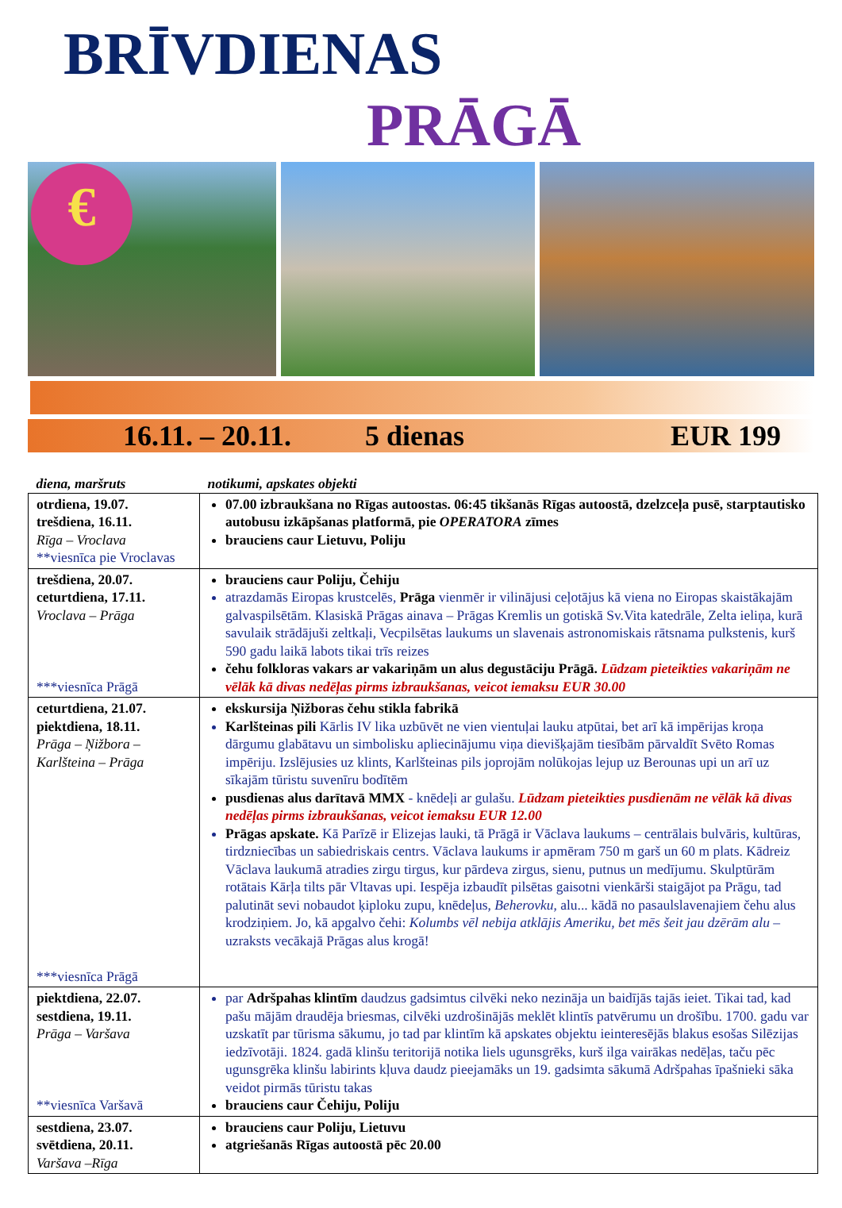BRĪVDIENAS
PRĀGĀ
€
16.11. – 20.11. 5 dienas EUR 199
| diena, maršruts | notikumi, apskates objekti |
| --- | --- |
| otrdiena, 19.07. trešdiena, 16.11. Rīga – Vroclava **viesnīca pie Vroclavas | 07.00 izbraukšana no Rīgas autoostas. 06:45 tikšanās Rīgas autoostā, dzelzceļa pusē, starptautisko autobusu izkāpšanas platformā, pie OPERATORA zīmes brauciens caur Lietuvu, Poliju |
| trešdiena, 20.07. ceturtdiena, 17.11. Vroclava – Prāga ***viesnīca Prāgā | brauciens caur Poliju, Čehiju atrazdamās Eiropas krustcelēs, Prāga vienmēr ir vilinājusi ceļotājus kā viena no Eiropas skaistākajām galvaspilsētām. Klasiskā Prāgas ainava – Prāgas Kremlis un gotiskā Sv.Vita katedrāle, Zelta ieliņa, kurā savulaik strādājuši zeltkaļi, Vecpilsētas laukums un slavenais astronomiskais rātsnama pulkstenis, kurš 590 gadu laikā labots tikai trīs reizes čehu folkloras vakars ar vakariņām un alus degustāciju Prāgā. Lūdzam pieteikties vakariņām ne vēlāk kā divas nedēļas pirms izbraukšanas, veicot iemaksu EUR 30.00 |
| ceturtdiena, 21.07. piektdiena, 18.11. Prāga – Ņižbora – Karlšteina – Prāga ***viesnīca Prāgā | ekskursija Ņižboras čehu stikla fabrikā Karlšteinas pili Kārlis IV lika uzbūvēt ne vien vientuļai lauku atpūtai, bet arī kā impērijas kroņa dārgumu glabātavu un simbolisku apliecinājumu viņa dievišķajām tiesībām pārvaldīt Svēto Romas impēriju. Izslējusies uz klints, Karlšteinas pils joprojām nolūkojas lejup uz Berounas upi un arī uz sīkajām tūristu suvenīru bodītēm pusdienas alus darītavā MMX - knēdeļi ar gulašu. Lūdzam pieteikties pusdienām ne vēlāk kā divas nedēļas pirms izbraukšanas, veicot iemaksu EUR 12.00 Prāgas apskate. Kā Parīzē ir Elizejas lauki, tā Prāgā ir Vāclava laukums – centrālais bulvāris, kultūras, tirdzniecības un sabiedriskais centrs. Vāclava laukums ir apmēram 750 m garš un 60 m plats. Kādreiz Vāclava laukumā atradies zirgu tirgus, kur pārdeva zirgus, sienu, putnus un medījumu. Skulptūrām rotātais Kārļa tilts pār Vltavas upi. Iespēja izbaudīt pilsētas gaisotni vienkārši staigājot pa Prāgu, tad palutināt sevi nobaudot ķiploku zupu, knēdeļus, Beherovku , alu... kādā no pasaulslavenajiem čehu alus krodziņiem. Jo, kā apgalvo čehi: Kolumbs vēl nebija atklājis Ameriku, bet mēs šeit jau dzērām alu – uzraksts vecākajā Prāgas alus krogā! |
| piektdiena, 22.07. sestdiena, 19.11. Prāga – Varšava **viesnīca Varšavā | par Adršpahas klintīm daudzus gadsimtus cilvēki neko nezināja un baidījās tajās ieiet. Tikai tad, kad pašu mājām draudēja briesmas, cilvēki uzdrošinājās meklēt klintīs patvērumu un drošību. 1700. gadu var uzskatīt par tūrisma sākumu, jo tad par klintīm kā apskates objektu ieinteresējās blakus esošas Silēzijas iedzīvotāji. 1824. gadā klinšu teritorijā notika liels ugunsgrēks, kurš ilga vairākas nedēļas, taču pēc ugunsgrēka klinšu labirints kļuva daudz pieejamāks un 19. gadsimta sākumā Adršpahas īpašnieki sāka veidot pirmās tūristu takas brauciens caur Čehiju, Poliju |
| sestdiena, 23.07. svētdiena, 20.11. Varšava –Rīga | brauciens caur Poliju, Lietuvu atgriešanās Rīgas autoostā pēc 20.00 |